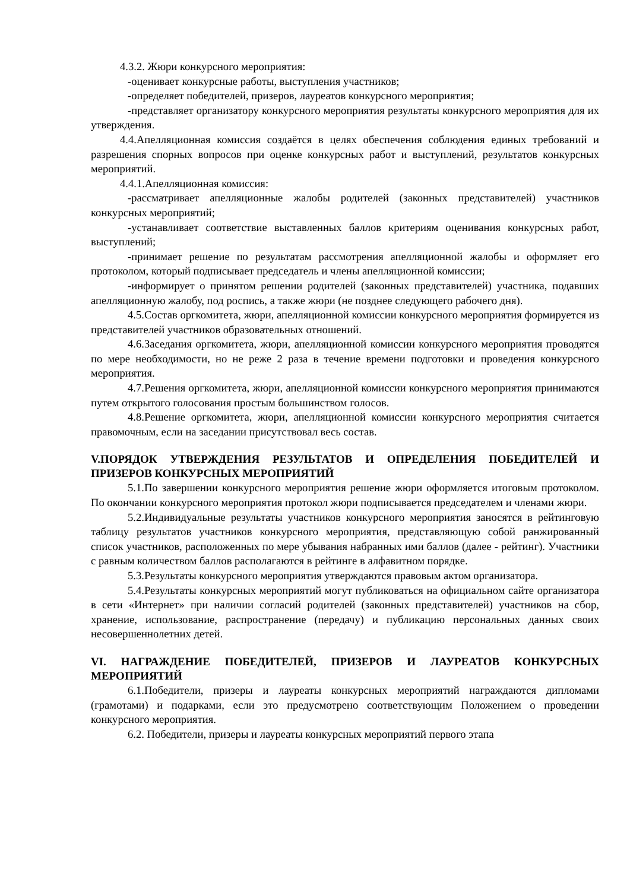4.3.2. Жюри конкурсного мероприятия:
-оценивает конкурсные работы, выступления участников;
-определяет победителей, призеров, лауреатов конкурсного мероприятия;
-представляет организатору конкурсного мероприятия результаты конкурсного мероприятия для их утверждения.
4.4.Апелляционная комиссия создаётся в целях обеспечения соблюдения единых требований и разрешения спорных вопросов при оценке конкурсных работ и выступлений, результатов конкурсных мероприятий.
4.4.1.Апелляционная комиссия:
-рассматривает апелляционные жалобы родителей (законных представителей) участников конкурсных мероприятий;
-устанавливает соответствие выставленных баллов критериям оценивания конкурсных работ, выступлений;
-принимает решение по результатам рассмотрения апелляционной жалобы и оформляет его протоколом, который подписывает председатель и члены апелляционной комиссии;
-информирует о принятом решении родителей (законных представителей) участника, подавших апелляционную жалобу, под роспись, а также жюри (не позднее следующего рабочего дня).
4.5.Состав оргкомитета, жюри, апелляционной комиссии конкурсного мероприятия формируется из представителей участников образовательных отношений.
4.6.Заседания оргкомитета, жюри, апелляционной комиссии конкурсного мероприятия проводятся по мере необходимости, но не реже 2 раза в течение времени подготовки и проведения конкурсного мероприятия.
4.7.Решения оргкомитета, жюри, апелляционной комиссии конкурсного мероприятия принимаются путем открытого голосования простым большинством голосов.
4.8.Решение оргкомитета, жюри, апелляционной комиссии конкурсного мероприятия считается правомочным, если на заседании присутствовал весь состав.
V.ПОРЯДОК УТВЕРЖДЕНИЯ РЕЗУЛЬТАТОВ И ОПРЕДЕЛЕНИЯ ПОБЕДИТЕЛЕЙ И ПРИЗЕРОВ КОНКУРСНЫХ МЕРОПРИЯТИЙ
5.1.По завершении конкурсного мероприятия решение жюри оформляется итоговым протоколом. По окончании конкурсного мероприятия протокол жюри подписывается председателем и членами жюри.
5.2.Индивидуальные результаты участников конкурсного мероприятия заносятся в рейтинговую таблицу результатов участников конкурсного мероприятия, представляющую собой ранжированный список участников, расположенных по мере убывания набранных ими баллов (далее - рейтинг). Участники с равным количеством баллов располагаются в рейтинге в алфавитном порядке.
5.3.Результаты конкурсного мероприятия утверждаются правовым актом организатора.
5.4.Результаты конкурсных мероприятий могут публиковаться на официальном сайте организатора в сети «Интернет» при наличии согласий родителей (законных представителей) участников на сбор, хранение, использование, распространение (передачу) и публикацию персональных данных своих несовершеннолетних детей.
VI. НАГРАЖДЕНИЕ ПОБЕДИТЕЛЕЙ, ПРИЗЕРОВ И ЛАУРЕАТОВ КОНКУРСНЫХ МЕРОПРИЯТИЙ
6.1.Победители, призеры и лауреаты конкурсных мероприятий награждаются дипломами (грамотами) и подарками, если это предусмотрено соответствующим Положением о проведении конкурсного мероприятия.
6.2. Победители, призеры и лауреаты конкурсных мероприятий первого этапа